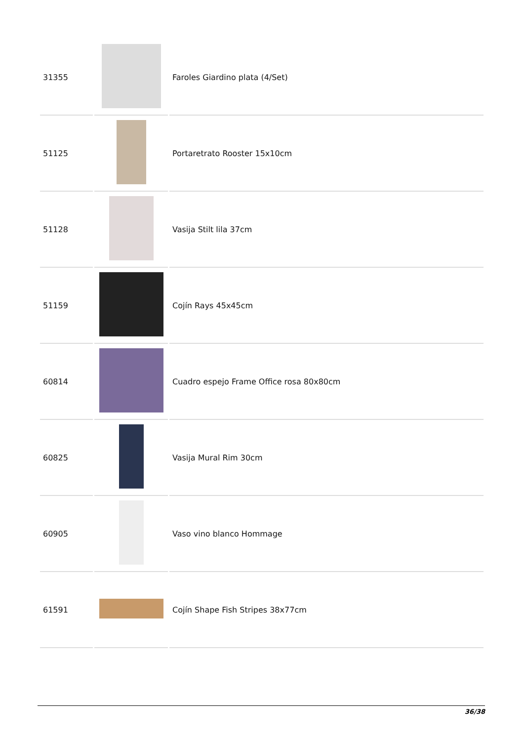| 31355 | | Faroles Giardino plata (4/Set) |
| 51125 | | Portaretrato Rooster 15x10cm |
| 51128 | | Vasija Stilt lila 37cm |
| 51159 | | Cojín Rays 45x45cm |
| 60814 | | Cuadro espejo Frame Office rosa 80x80cm |
| 60825 | | Vasija Mural Rim 30cm |
| 60905 | | Vaso vino blanco Hommage |
| 61591 | | Cojín Shape Fish Stripes 38x77cm |
36/38